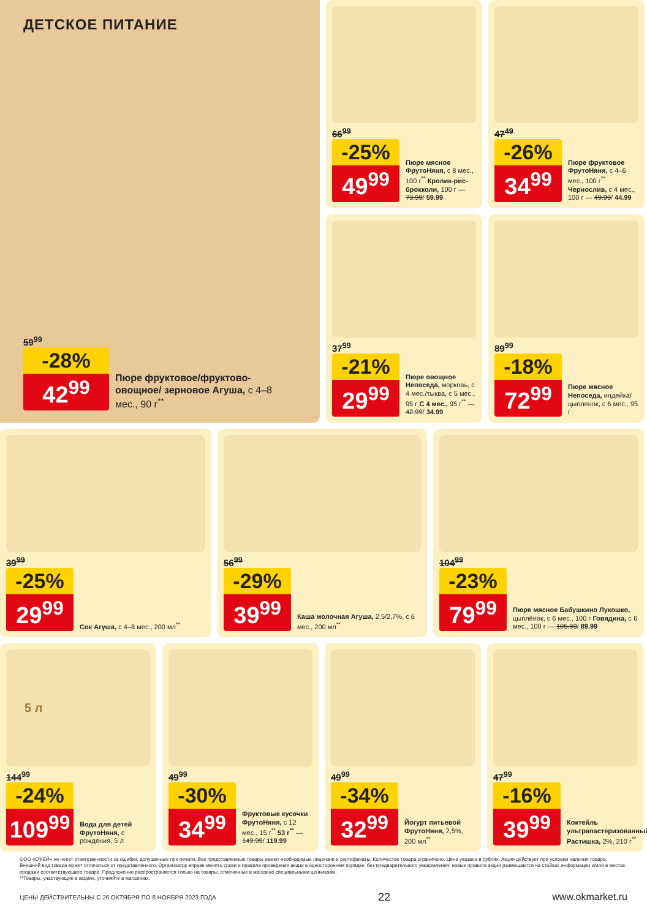ДЕТСКОЕ ПИТАНИЕ
59<sup>99</sup>
-28%
42<sup>99</sup>
Пюре фруктовое/фруктово-овощное/ зерновое Агуша, с 4–8 мес., 90 г<sup>**</sup>
66<sup>99</sup>
-25%
49<sup>99</sup>
Пюре мясное ФрутоНяня, с 8 мес., 100 г<sup>**</sup> Кролик-рис-брокколи, 100 г — 73.99/ 59.99
37<sup>99</sup>
-21%
29<sup>99</sup>
Пюре овощное Непоседа, морковь, с 4 мес./тыква, с 5 мес., 95 г С 4 мес., 95 г<sup>**</sup> — 42.99/ 34.99
47<sup>49</sup>
-26%
34<sup>99</sup>
Пюре фруктовое ФрутоНяня, с 4–6 мес., 100 г<sup>**</sup> Чернослив, с 4 мес., 100 г — 49.99/ 44.99
89<sup>99</sup>
-18%
72<sup>99</sup>
Пюре мясное Непоседа, индейка/ цыпленок, с 6 мес., 95 г
39<sup>99</sup>
-25%
29<sup>99</sup>
Сок Агуша, с 4–8 мес., 200 мл<sup>**</sup>
56<sup>99</sup>
-29%
39<sup>99</sup>
Каша молочная Агуша, 2,5/2,7%, с 6 мес., 200 мл<sup>**</sup>
104<sup>99</sup>
-23%
79<sup>99</sup>
Пюре мясное Бабушкино Лукошко, цыплёнок, с 6 мес., 100 г Говядина, с 6 мес., 100 г — 105.99/ 89.99
5 л
144<sup>99</sup>
-24%
109<sup>99</sup>
Вода для детей ФрутоНяня, с рождения, 5 л
49<sup>99</sup>
-30%
34<sup>99</sup>
Фруктовые кусочки ФрутоНяня, с 12 мес., 15 г<sup>**</sup> 53 г<sup>**</sup> — 149.99/ 119.99
49<sup>99</sup>
-34%
32<sup>99</sup>
Йогурт питьевой ФрутоНяня, 2,5%, 200 мл<sup>**</sup>
47<sup>99</sup>
-16%
39<sup>99</sup>
Коктейль ультрапастеризованный Растишка, 2%, 210 г<sup>**</sup>
ООО «О'КЕЙ» не несет ответственности за ошибки, допущенные при печати. Все представленные товары имеют необходимые лицензии и сертификаты. Количество товара ограничено. Цена указана в рублях. Акция действует при условии наличия товара. Внешний вид товара может отличаться от представленного. Организатор вправе менять сроки и правила проведения акции в одностороннем порядке, без предварительного уведомления; новые правила акции размещаются на стойках информации и/или в местах продажи соответствующего товара. Предложение распространяется только на товары, отмеченные в магазине специальными ценниками.
**Товары, участвующие в акциях, уточняйте в магазинах.
ЦЕНЫ ДЕЙСТВИТЕЛЬНЫ С 26 ОКТЯБРЯ ПО 8 НОЯБРЯ 2023 ГОДА 22 www.okmarket.ru